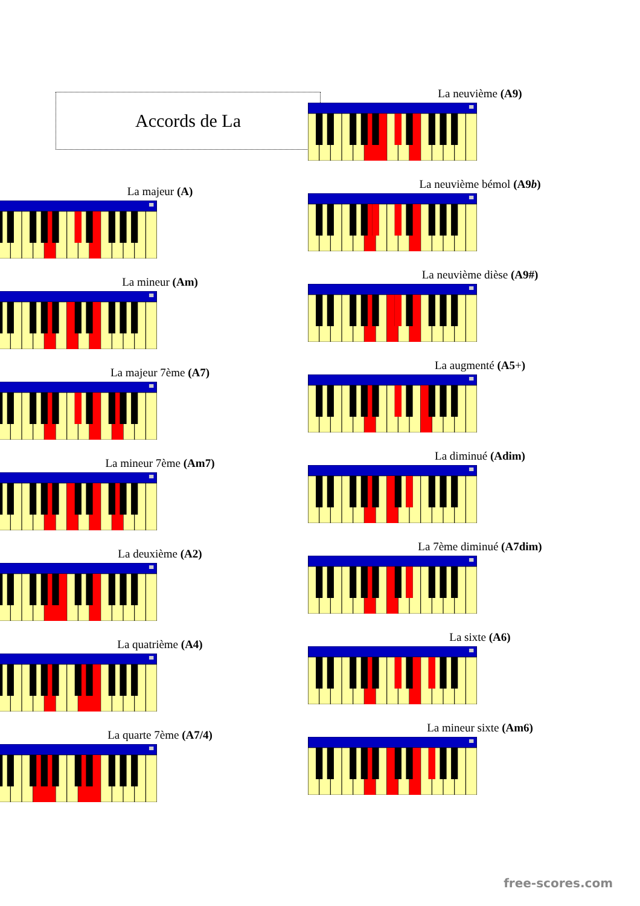Accords de La
La majeur (A)
La mineur (Am)
La majeur 7ème (A7)
La mineur 7ème (Am7)
La deuxième (A2)
La quatrième (A4)
La quarte 7ème (A7/4)
La neuvième (A9)
La neuvième bémol (A9b)
La neuvième dièse (A9#)
La augmenté (A5+)
La diminué (Adim)
La 7ème diminué (A7dim)
La sixte (A6)
La mineur sixte (Am6)
free-scores.com